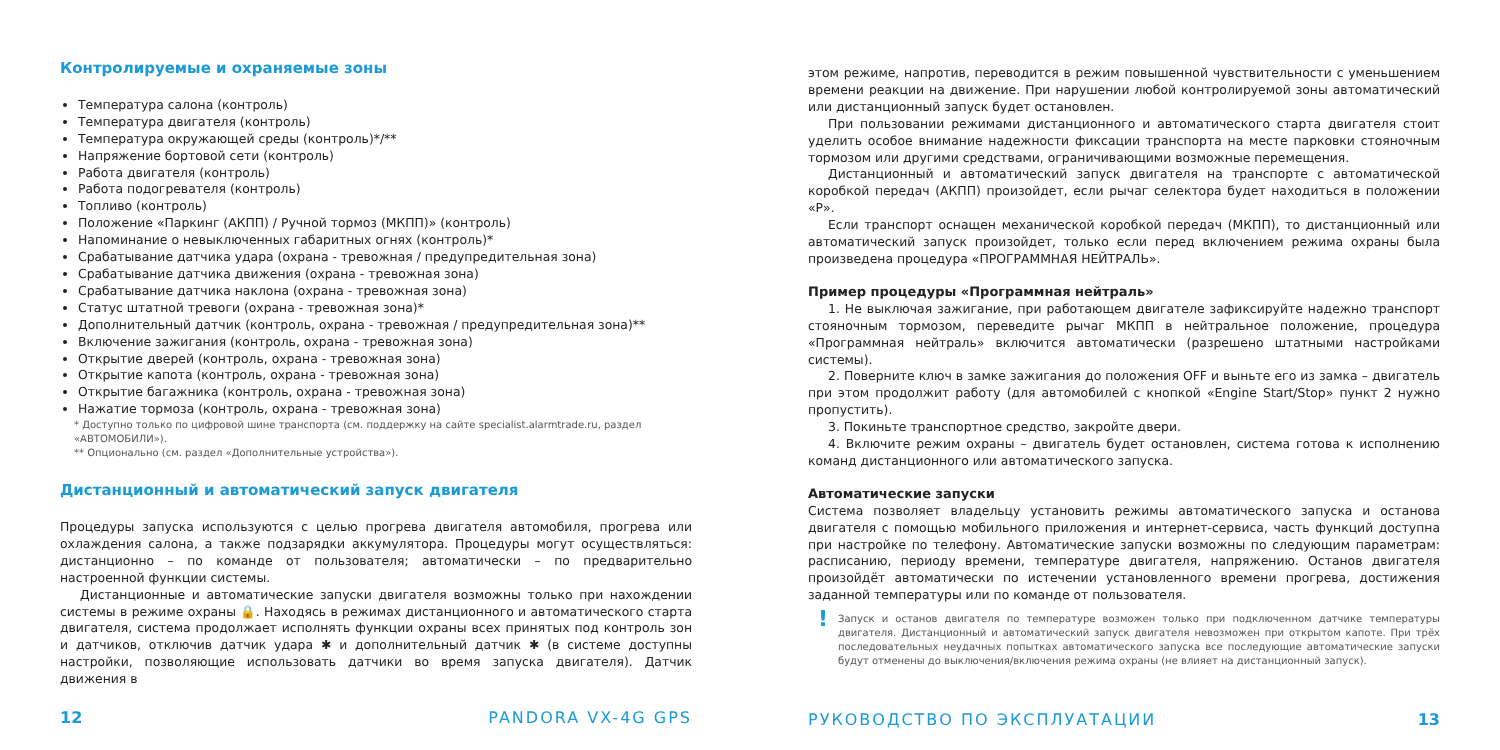Контролируемые и охраняемые зоны
Температура салона (контроль)
Температура двигателя (контроль)
Температура окружающей среды (контроль)*/**
Напряжение бортовой сети (контроль)
Работа двигателя (контроль)
Работа подогревателя (контроль)
Топливо (контроль)
Положение «Паркинг (АКПП) / Ручной тормоз (МКПП)» (контроль)
Напоминание о невыключенных габаритных огнях (контроль)*
Срабатывание датчика удара (охрана - тревожная / предупредительная зона)
Срабатывание датчика движения (охрана - тревожная зона)
Срабатывание датчика наклона (охрана - тревожная зона)
Статус штатной тревоги (охрана - тревожная зона)*
Дополнительный датчик (контроль, охрана - тревожная / предупредительная зона)**
Включение зажигания (контроль, охрана - тревожная зона)
Открытие дверей (контроль, охрана - тревожная зона)
Открытие капота (контроль, охрана - тревожная зона)
Открытие багажника (контроль, охрана - тревожная зона)
Нажатие тормоза (контроль, охрана - тревожная зона)
* Доступно только по цифровой шине транспорта (см. поддержку на сайте specialist.alarmtrade.ru, раздел «АВТОМОБИЛИ»).
** Опционально (см. раздел «Дополнительные устройства»).
Дистанционный и автоматический запуск двигателя
Процедуры запуска используются с целью прогрева двигателя автомобиля, прогрева или охлаждения салона, а также подзарядки аккумулятора. Процедуры могут осуществляться: дистанционно – по команде от пользователя; автоматически – по предварительно настроенной функции системы.
Дистанционные и автоматические запуски двигателя возможны только при нахождении системы в режиме охраны 🔒. Находясь в режимах дистанционного и автоматического старта двигателя, система продолжает исполнять функции охраны всех принятых под контроль зон и датчиков, отключив датчик удара ✱ и дополнительный датчик ✱ (в системе доступны настройки, позволяющие использовать датчики во время запуска двигателя). Датчик движения в
12 PANDORA VX-4G GPS
этом режиме, напротив, переводится в режим повышенной чувствительности с уменьшением времени реакции на движение. При нарушении любой контролируемой зоны автоматический или дистанционный запуск будет остановлен.
При пользовании режимами дистанционного и автоматического старта двигателя стоит уделить особое внимание надежности фиксации транспорта на месте парковки стояночным тормозом или другими средствами, ограничивающими возможные перемещения.
Дистанционный и автоматический запуск двигателя на транспорте с автоматической коробкой передач (АКПП) произойдет, если рычаг селектора будет находиться в положении «P».
Если транспорт оснащен механической коробкой передач (МКПП), то дистанционный или автоматический запуск произойдет, только если перед включением режима охраны была произведена процедура «ПРОГРАММНАЯ НЕЙТРАЛЬ».
Пример процедуры «Программная нейтраль»
1. Не выключая зажигание, при работающем двигателе зафиксируйте надежно транспорт стояночным тормозом, переведите рычаг МКПП в нейтральное положение, процедура «Программная нейтраль» включится автоматически (разрешено штатными настройками системы).
2. Поверните ключ в замке зажигания до положения OFF и выньте его из замка – двигатель при этом продолжит работу (для автомобилей с кнопкой «Engine Start/Stop» пункт 2 нужно пропустить).
3. Покиньте транспортное средство, закройте двери.
4. Включите режим охраны – двигатель будет остановлен, система готова к исполнению команд дистанционного или автоматического запуска.
Автоматические запуски
Система позволяет владельцу установить режимы автоматического запуска и останова двигателя с помощью мобильного приложения и интернет-сервиса, часть функций доступна при настройке по телефону. Автоматические запуски возможны по следующим параметрам: расписанию, периоду времени, температуре двигателя, напряжению. Останов двигателя произойдёт автоматически по истечении установленного времени прогрева, достижения заданной температуры или по команде от пользователя.
!
Запуск и останов двигателя по температуре возможен только при подключенном датчике температуры двигателя. Дистанционный и автоматический запуск двигателя невозможен при открытом капоте. При трёх последовательных неудачных попытках автоматического запуска все последующие автоматические запуски будут отменены до выключения/включения режима охраны (не влияет на дистанционный запуск).
РУКОВОДСТВО ПО ЭКСПЛУАТАЦИИ 13